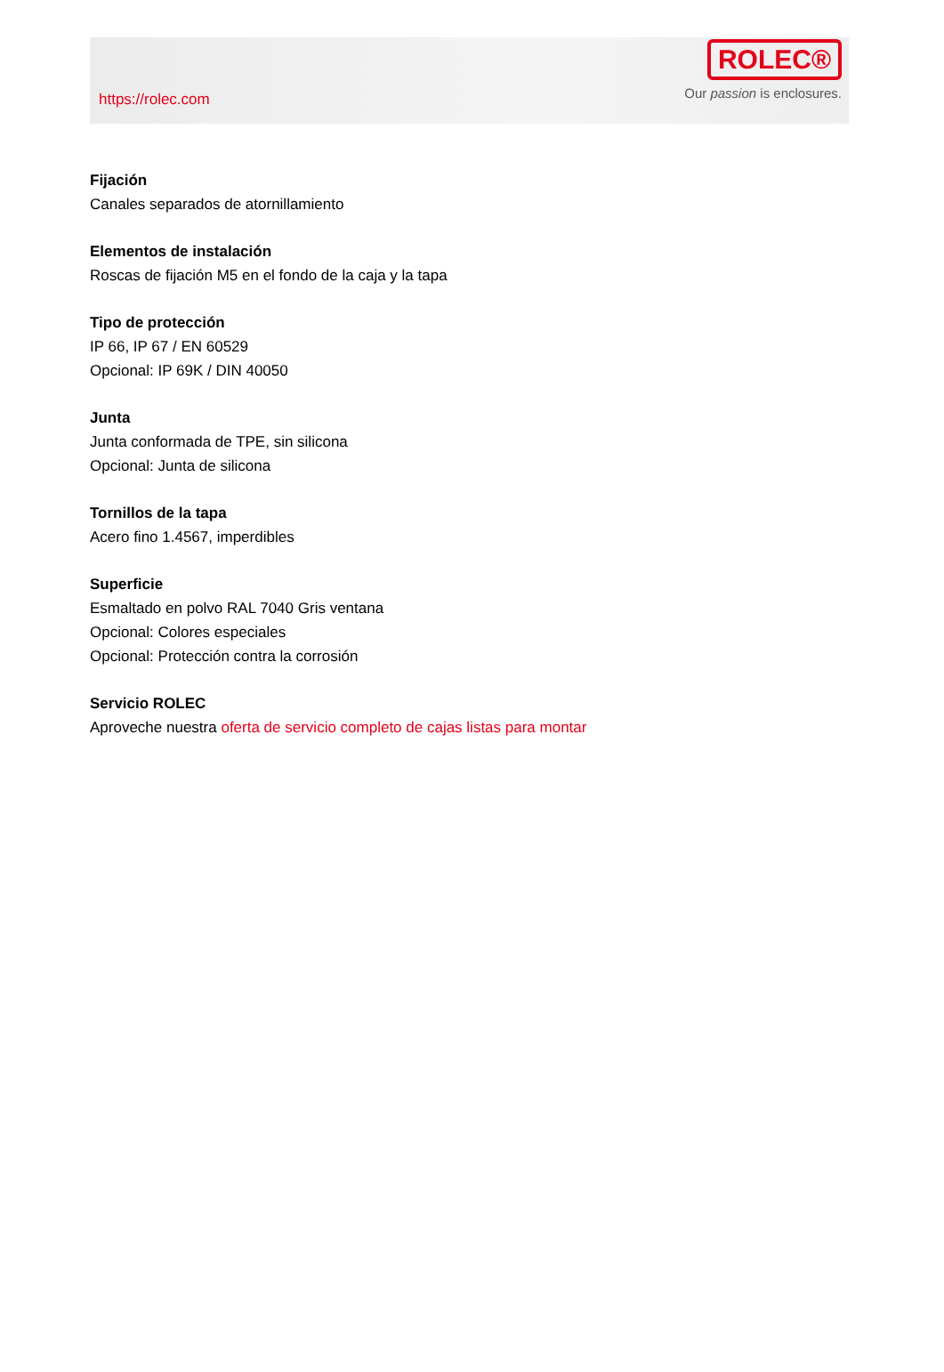https://rolec.com
ROLEC®
Our passion is enclosures.
Fijación
Canales separados de atornillamiento
Elementos de instalación
Roscas de fijación M5 en el fondo de la caja y la tapa
Tipo de protección
IP 66, IP 67 / EN 60529
Opcional: IP 69K / DIN 40050
Junta
Junta conformada de TPE, sin silicona
Opcional: Junta de silicona
Tornillos de la tapa
Acero fino 1.4567, imperdibles
Superficie
Esmaltado en polvo RAL 7040 Gris ventana
Opcional: Colores especiales
Opcional: Protección contra la corrosión
Servicio ROLEC
Aproveche nuestra oferta de servicio completo de cajas listas para montar